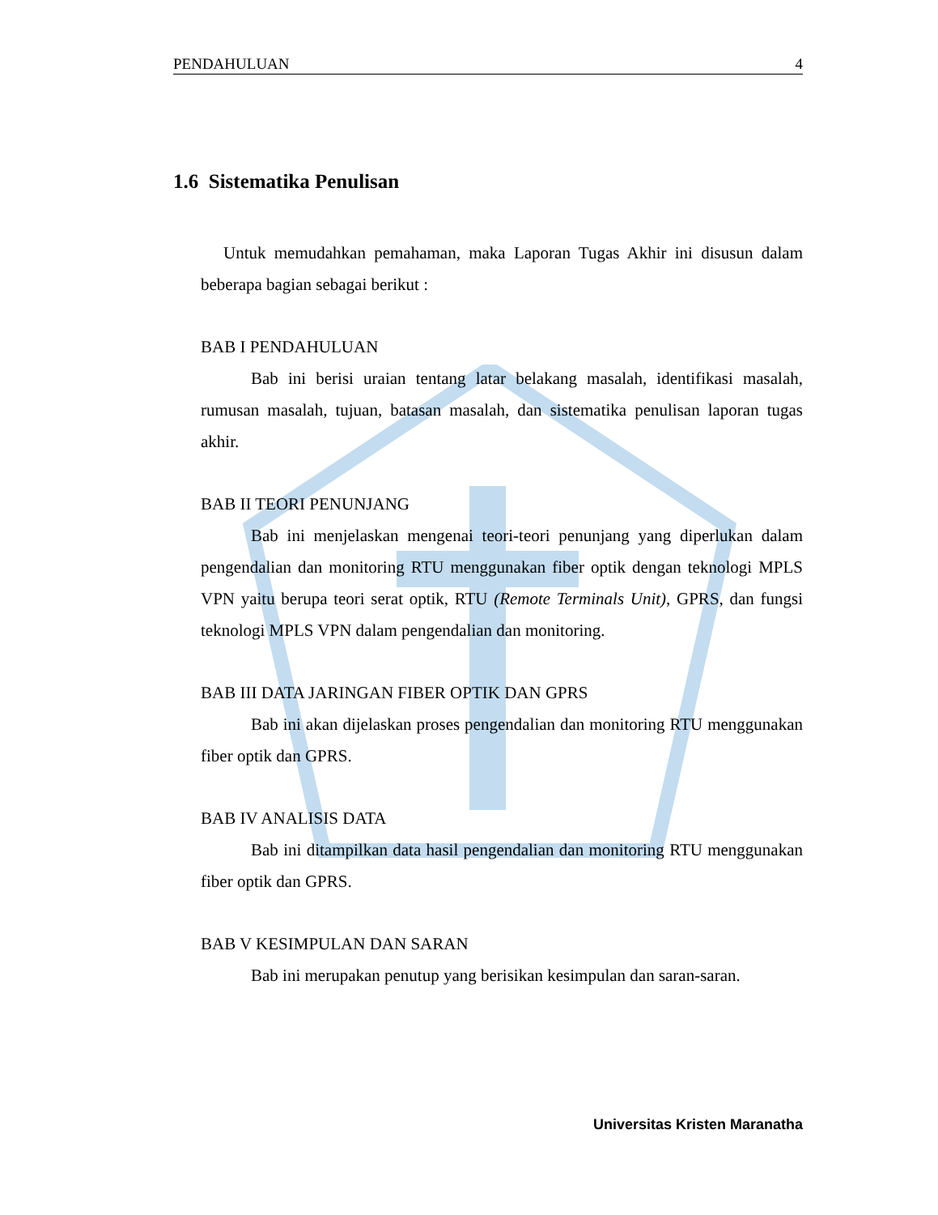PENDAHULUAN 4
1.6 Sistematika Penulisan
Untuk memudahkan pemahaman, maka Laporan Tugas Akhir ini disusun dalam beberapa bagian sebagai berikut :
BAB I PENDAHULUAN
Bab ini berisi uraian tentang latar belakang masalah, identifikasi masalah, rumusan masalah, tujuan, batasan masalah, dan sistematika penulisan laporan tugas akhir.
BAB II TEORI PENUNJANG
Bab ini menjelaskan mengenai teori-teori penunjang yang diperlukan dalam pengendalian dan monitoring RTU menggunakan fiber optik dengan teknologi MPLS VPN yaitu berupa teori serat optik, RTU (Remote Terminals Unit), GPRS, dan fungsi teknologi MPLS VPN dalam pengendalian dan monitoring.
BAB III DATA JARINGAN FIBER OPTIK DAN GPRS
Bab ini akan dijelaskan proses pengendalian dan monitoring RTU menggunakan fiber optik dan GPRS.
BAB IV ANALISIS DATA
Bab ini ditampilkan data hasil pengendalian dan monitoring RTU menggunakan fiber optik dan GPRS.
BAB V KESIMPULAN DAN SARAN
Bab ini merupakan penutup yang berisikan kesimpulan dan saran-saran.
Universitas Kristen Maranatha